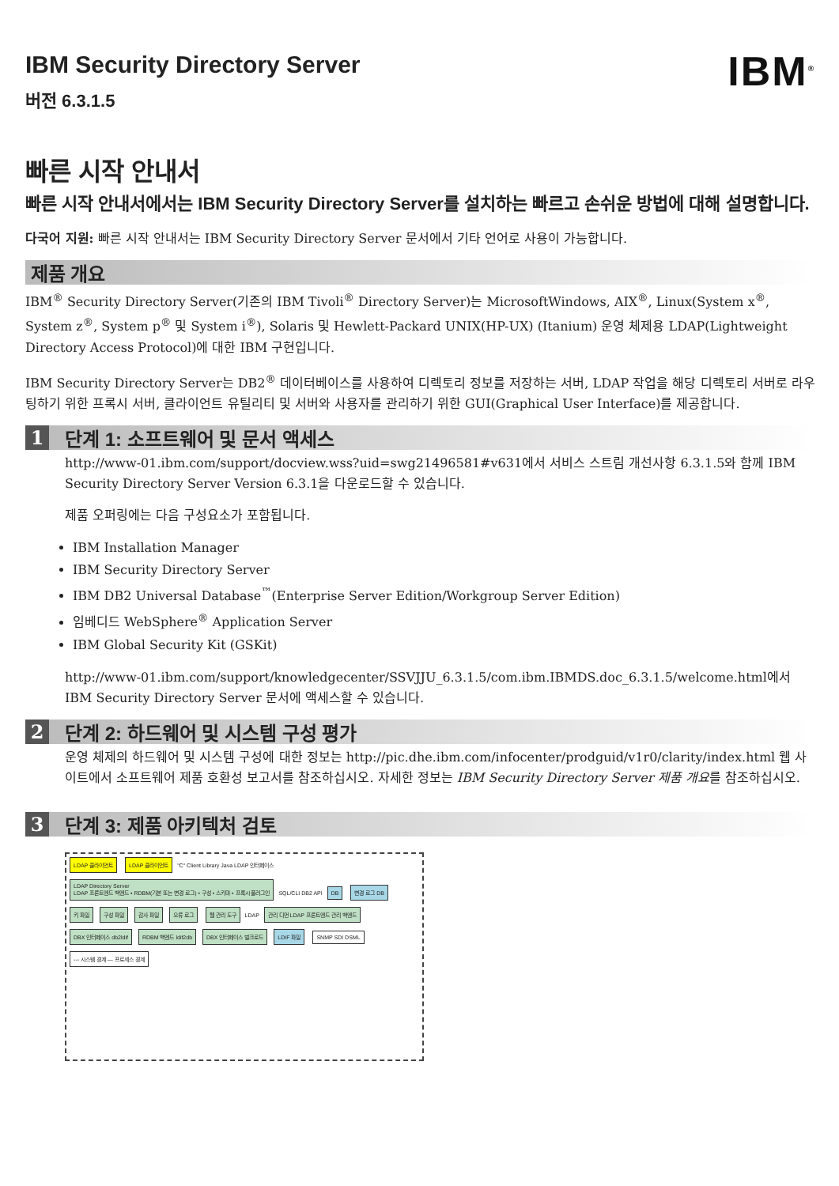IBM Security Directory Server
버전 6.3.1.5
IBM<sup>®</sup>
빠른 시작 안내서
빠른 시작 안내서에서는 IBM Security Directory Server를 설치하는 빠르고 손쉬운 방법에 대해 설명합니다.
다국어 지원: 빠른 시작 안내서는 IBM Security Directory Server 문서에서 기타 언어로 사용이 가능합니다.
제품 개요
IBM<sup>®</sup> Security Directory Server(기존의 IBM Tivoli<sup>®</sup> Directory Server)는 MicrosoftWindows, AIX<sup>®</sup>, Linux(System x<sup>®</sup>, System z<sup>®</sup>, System p<sup>®</sup> 및 System i<sup>®</sup>), Solaris 및 Hewlett-Packard UNIX(HP-UX) (Itanium) 운영 체제용 LDAP(Lightweight Directory Access Protocol)에 대한 IBM 구현입니다.
IBM Security Directory Server는 DB2<sup>®</sup> 데이터베이스를 사용하여 디렉토리 정보를 저장하는 서버, LDAP 작업을 해당 디렉토리 서버로 라우팅하기 위한 프록시 서버, 클라이언트 유틸리티 및 서버와 사용자를 관리하기 위한 GUI(Graphical User Interface)를 제공합니다.
1 단계 1: 소프트웨어 및 문서 액세스
http://www-01.ibm.com/support/docview.wss?uid=swg21496581#v631에서 서비스 스트림 개선사항 6.3.1.5와 함께 IBM Security Directory Server Version 6.3.1을 다운로드할 수 있습니다.
제품 오퍼링에는 다음 구성요소가 포함됩니다.
IBM Installation Manager
IBM Security Directory Server
IBM DB2 Universal Database<sup>™</sup>(Enterprise Server Edition/Workgroup Server Edition)
임베디드 WebSphere<sup>®</sup> Application Server
IBM Global Security Kit (GSKit)
http://www-01.ibm.com/support/knowledgecenter/SSVJJU_6.3.1.5/com.ibm.IBMDS.doc_6.3.1.5/welcome.html에서 IBM Security Directory Server 문서에 액세스할 수 있습니다.
2 단계 2: 하드웨어 및 시스템 구성 평가
운영 체제의 하드웨어 및 시스템 구성에 대한 정보는 http://pic.dhe.ibm.com/infocenter/prodguid/v1r0/clarity/index.html 웹 사이트에서 소프트웨어 제품 호환성 보고서를 참조하십시오. 자세한 정보는 IBM Security Directory Server 제품 개요를 참조하십시오.
3 단계 3: 제품 아키텍처 검토
LDAP 클라이언트 LDAP 클라이언트 "C" Client Library Java LDAP 인터페이스 LDAP Directory Server
LDAP 프론트엔드 백엔드 • RDBM(기본 또는 변경 로그) • 구성 • 스키마 • 프록시 플러그인 SQL/CLI DB2 API DB 변경 로그 DB 키 파일 구성 파일 감사 파일 오류 로그 웹 관리 도구 LDAP 관리 디먼 LDAP 프론트엔드 관리 백엔드 DBX 인터페이스 db2ldif RDBM 백엔드 ldif2db DBX 인터페이스 벌크로드 LDIF 파일 SNMP SDI DSML --- 시스템 경계 ― 프로세스 경계